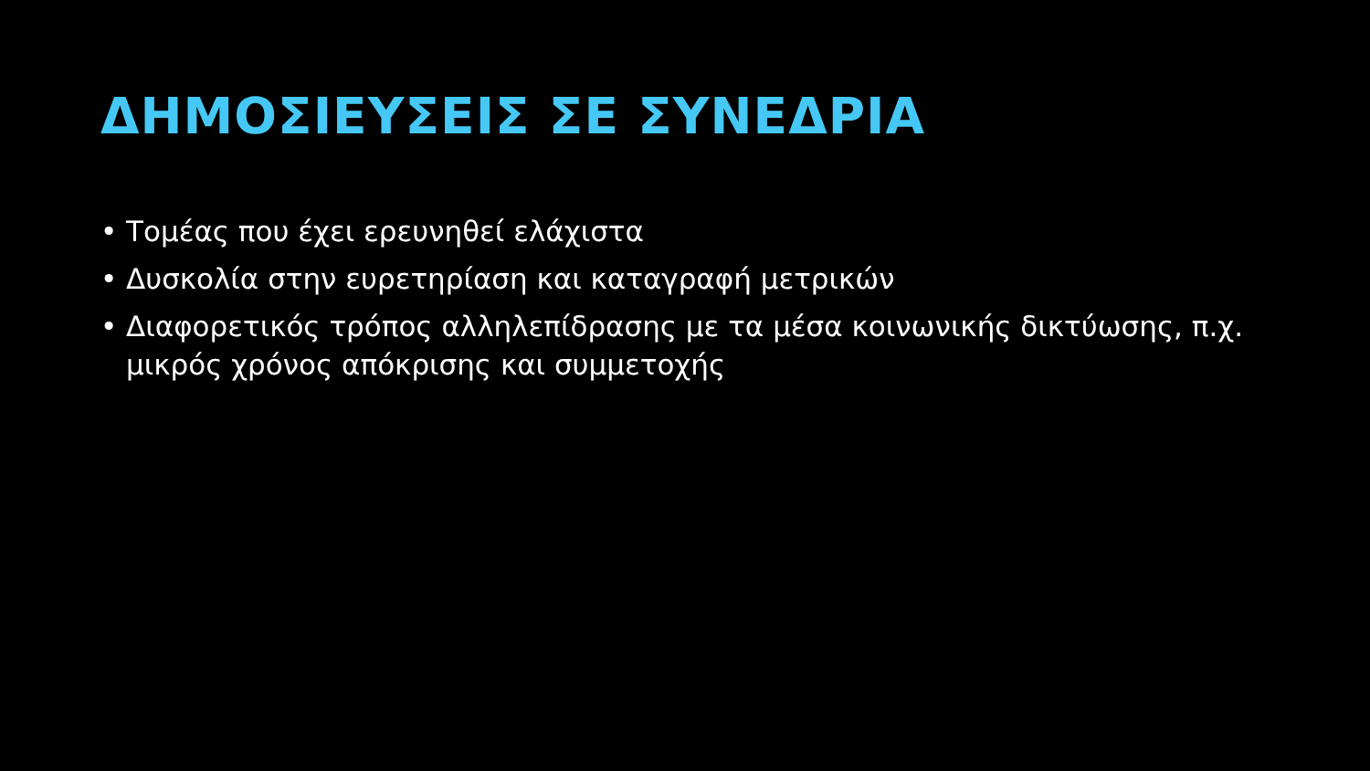ΔΗΜΟΣΙΕΥΣΕΙΣ ΣΕ ΣΥΝΕΔΡΙΑ
• Τομέας που έχει ερευνηθεί ελάχιστα
• Δυσκολία στην ευρετηρίαση και καταγραφή μετρικών
• Διαφορετικός τρόπος αλληλεπίδρασης με τα μέσα κοινωνικής δικτύωσης, π.χ. μικρός χρόνος απόκρισης και συμμετοχής